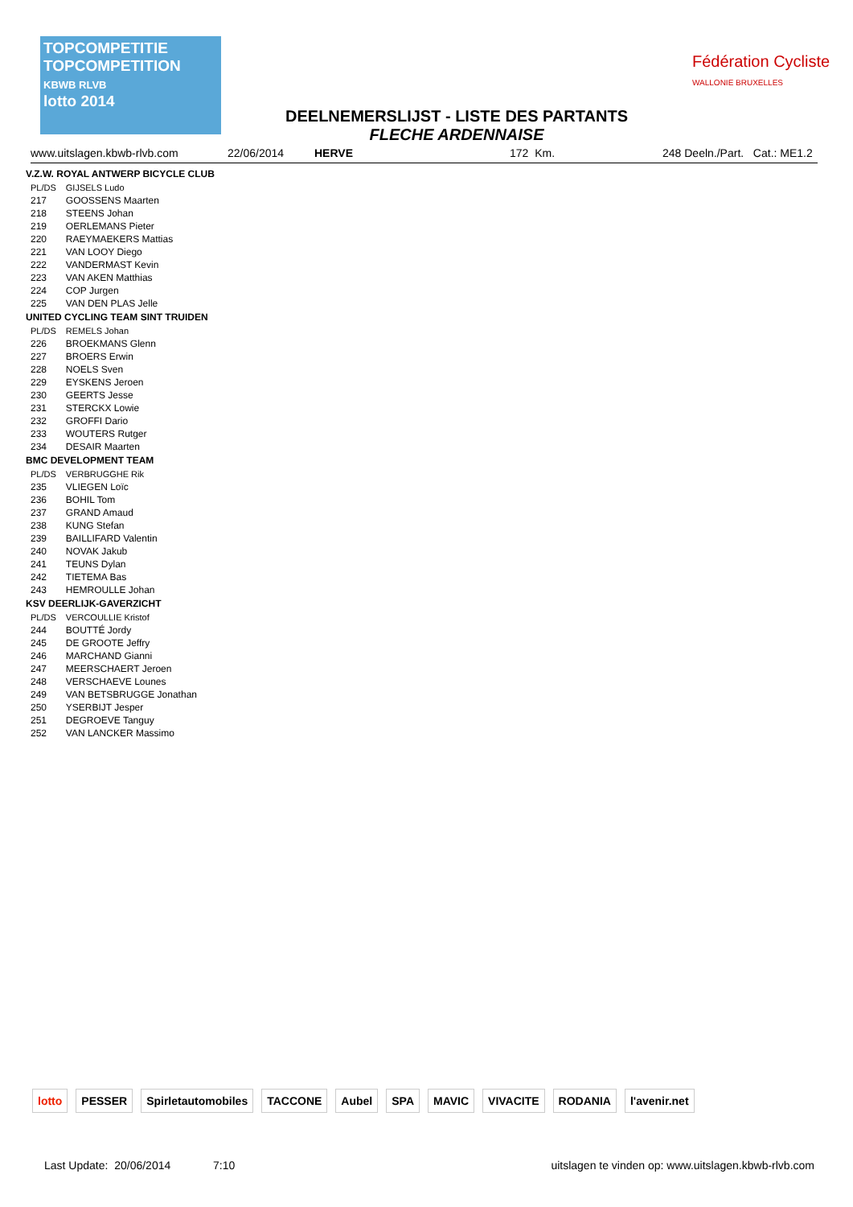TOPCOMPETITIE
TOPCOMPETITION
KBWB RLVB
lotto 2014
DEELNEMERSLIJST - LISTE DES PARTANTS
FLECHE ARDENNAISE
Fédération Cycliste
WALLONIE BRUXELLES
www.uitslagen.kbwb-rlvb.com 22/06/2014 HERVE 172 Km. 248 Deeln./Part. Cat.: ME1.2
V.Z.W. ROYAL ANTWERP BICYCLE CLUB
| PL/DS | GIJSELS Ludo |
| 217 | GOOSSENS Maarten |
| 218 | STEENS Johan |
| 219 | OERLEMANS Pieter |
| 220 | RAEYMAEKERS Mattias |
| 221 | VAN LOOY Diego |
| 222 | VANDERMAST Kevin |
| 223 | VAN AKEN Matthias |
| 224 | COP Jurgen |
| 225 | VAN DEN PLAS Jelle |
UNITED CYCLING TEAM SINT TRUIDEN
| PL/DS | REMELS Johan |
| 226 | BROEKMANS Glenn |
| 227 | BROERS Erwin |
| 228 | NOELS Sven |
| 229 | EYSKENS Jeroen |
| 230 | GEERTS Jesse |
| 231 | STERCKX Lowie |
| 232 | GROFFI Dario |
| 233 | WOUTERS Rutger |
| 234 | DESAIR Maarten |
BMC DEVELOPMENT TEAM
| PL/DS | VERBRUGGHE Rik |
| 235 | VLIEGEN Loïc |
| 236 | BOHIL Tom |
| 237 | GRAND Amaud |
| 238 | KUNG Stefan |
| 239 | BAILLIFARD Valentin |
| 240 | NOVAK Jakub |
| 241 | TEUNS Dylan |
| 242 | TIETEMA Bas |
| 243 | HEMROULLE Johan |
KSV DEERLIJK-GAVERZICHT
| PL/DS | VERCOULLIE Kristof |
| 244 | BOUTTÉ Jordy |
| 245 | DE GROOTE Jeffry |
| 246 | MARCHAND Gianni |
| 247 | MEERSCHAERT Jeroen |
| 248 | VERSCHAEVE Lounes |
| 249 | VAN BETSBRUGGE Jonathan |
| 250 | YSERBIJT Jesper |
| 251 | DEGROEVE Tanguy |
| 252 | VAN LANCKER Massimo |
lotto PESSER Spirletautomobiles TACCONE Aubel SPA MAVIC VIVACITE RODANIA l'avenir.net
Last Update: 20/06/2014 7:10 uitslagen te vinden op: www.uitslagen.kbwb-rlvb.com